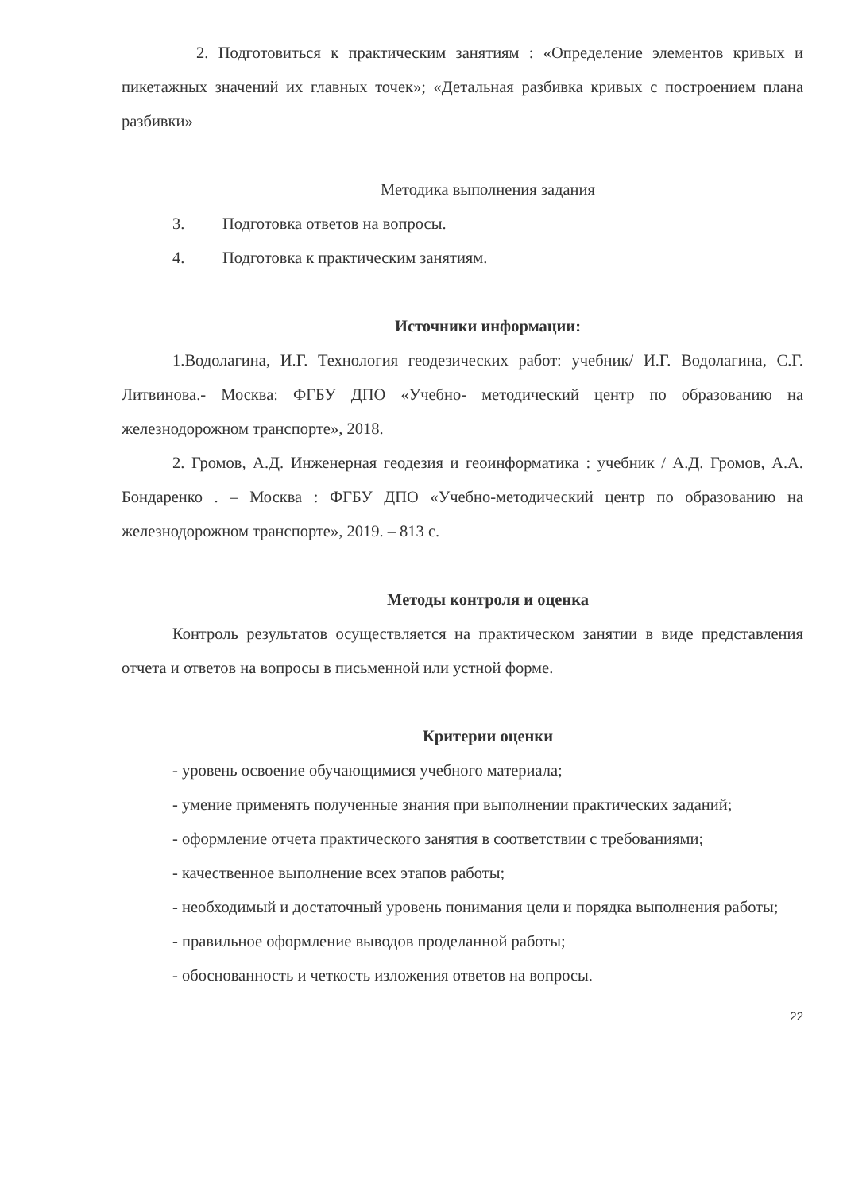2. Подготовиться к практическим занятиям : «Определение элементов кривых и пикетажных значений их главных точек»; «Детальная разбивка кривых с построением плана разбивки»
Методика выполнения задания
3. Подготовка ответов на вопросы.
4. Подготовка к практическим занятиям.
Источники информации:
1.Водолагина, И.Г. Технология геодезических работ: учебник/ И.Г. Водолагина, С.Г. Литвинова.- Москва: ФГБУ ДПО «Учебно- методический центр по образованию на железнодорожном транспорте», 2018.
2. Громов, А.Д. Инженерная геодезия и геоинформатика : учебник / А.Д. Громов, А.А. Бондаренко . – Москва : ФГБУ ДПО «Учебно-методический центр по образованию на железнодорожном транспорте», 2019. – 813 с.
Методы контроля и оценка
Контроль результатов осуществляется на практическом занятии в виде представления отчета и ответов на вопросы в письменной или устной форме.
Критерии оценки
- уровень освоение обучающимися учебного материала;
- умение применять полученные знания при выполнении практических заданий;
- оформление отчета практического занятия в соответствии с требованиями;
- качественное выполнение всех этапов работы;
- необходимый и достаточный уровень понимания цели и порядка выполнения работы;
- правильное оформление выводов проделанной работы;
- обоснованность и четкость изложения ответов на вопросы.
22